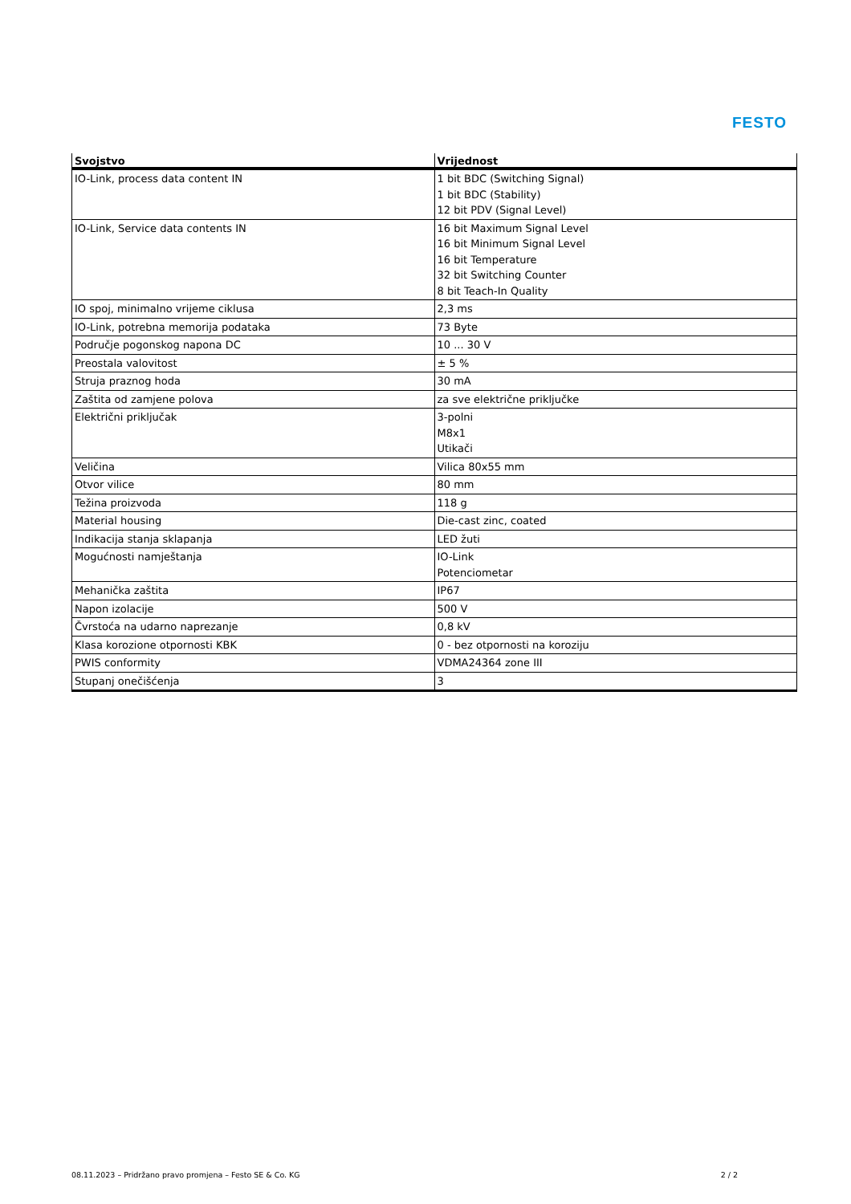FESTO
| Svojstvo | Vrijednost |
| --- | --- |
| IO-Link, process data content IN | 1 bit BDC (Switching Signal) 1 bit BDC (Stability) 12 bit PDV (Signal Level) |
| IO-Link, Service data contents IN | 16 bit Maximum Signal Level 16 bit Minimum Signal Level 16 bit Temperature 32 bit Switching Counter 8 bit Teach-In Quality |
| IO spoj, minimalno vrijeme ciklusa | 2,3 ms |
| IO-Link, potrebna memorija podataka | 73 Byte |
| Područje pogonskog napona DC | 10 ... 30 V |
| Preostala valovitost | ± 5 % |
| Struja praznog hoda | 30 mA |
| Zaštita od zamjene polova | za sve električne priključke |
| Električni priključak | 3-polni M8x1 Utikači |
| Veličina | Vilica 80x55 mm |
| Otvor vilice | 80 mm |
| Težina proizvoda | 118 g |
| Material housing | Die-cast zinc, coated |
| Indikacija stanja sklapanja | LED žuti |
| Mogućnosti namještanja | IO-Link Potenciometar |
| Mehanička zaštita | IP67 |
| Napon izolacije | 500 V |
| Čvrstoća na udarno naprezanje | 0,8 kV |
| Klasa korozione otpornosti KBK | 0 - bez otpornosti na koroziju |
| PWIS conformity | VDMA24364 zone III |
| Stupanj onečišćenja | 3 |
08.11.2023 – Pridržano pravo promjena – Festo SE & Co. KG 2 / 2